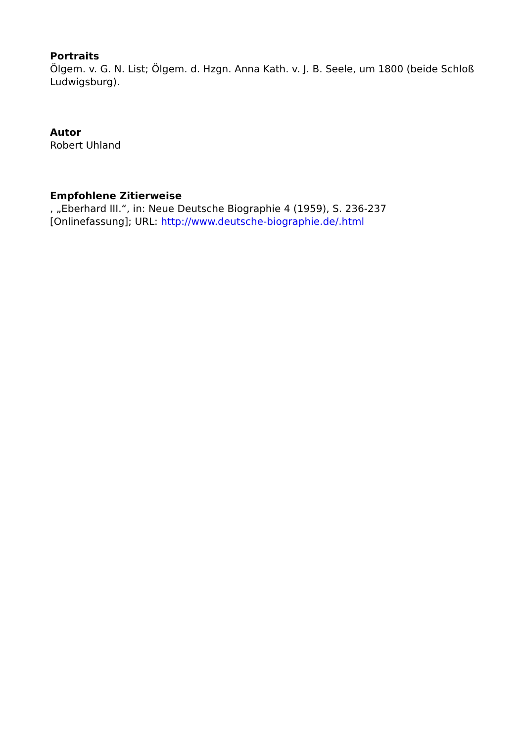Portraits
Ölgem. v. G. N. List; Ölgem. d. Hzgn. Anna Kath. v. J. B. Seele, um 1800 (beide Schloß Ludwigsburg).
Autor
Robert Uhland
Empfohlene Zitierweise
, „Eberhard III.“, in: Neue Deutsche Biographie 4 (1959), S. 236-237
[Onlinefassung]; URL: http://www.deutsche-biographie.de/.html